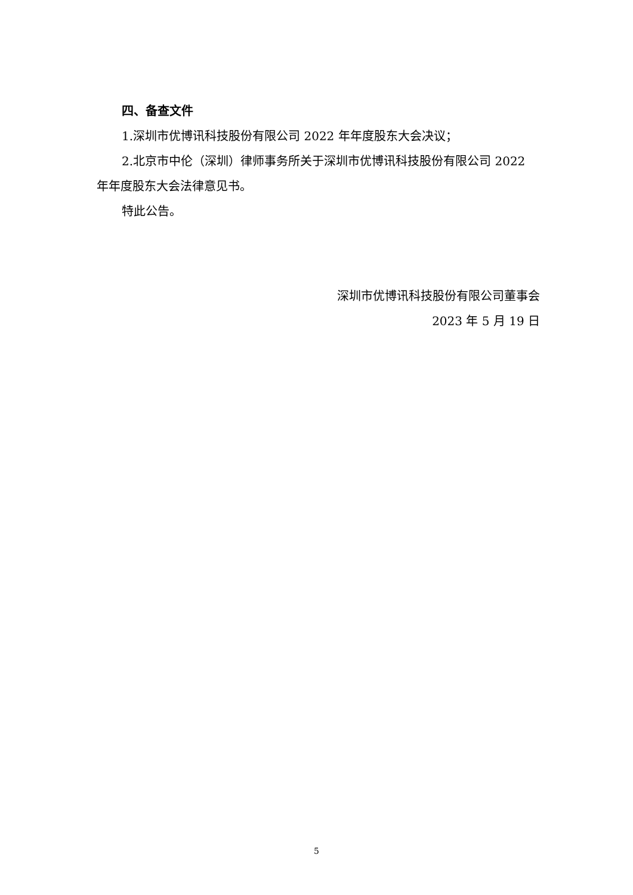四、备查文件
1.深圳市优博讯科技股份有限公司 2022 年年度股东大会决议；
2.北京市中伦（深圳）律师事务所关于深圳市优博讯科技股份有限公司 2022 年年度股东大会法律意见书。
特此公告。
深圳市优博讯科技股份有限公司董事会
2023 年 5 月 19 日
5